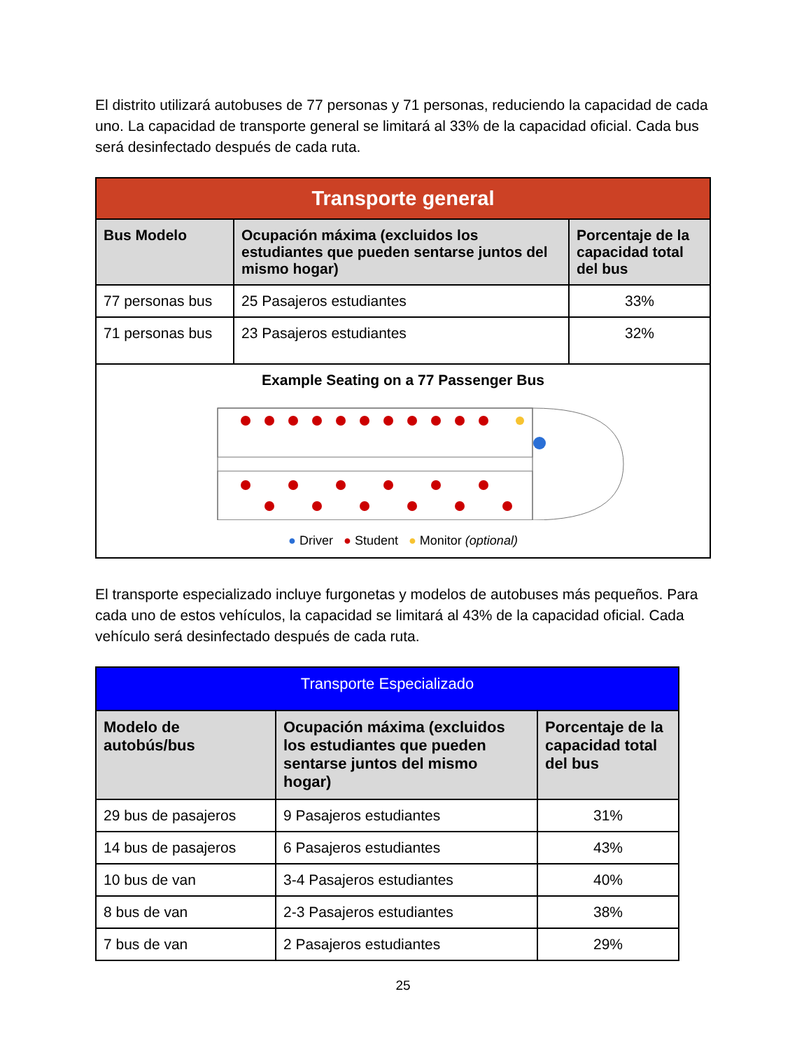El distrito utilizará autobuses de 77 personas y 71 personas, reduciendo la capacidad de cada uno. La capacidad de transporte general se limitará al 33% de la capacidad oficial. Cada bus será desinfectado después de cada ruta.
| Transporte general | | |
| Bus Modelo | Ocupación máxima (excluidos los estudiantes que pueden sentarse juntos del mismo hogar) | Porcentaje de la capacidad total del bus |
| 77 personas bus | 25 Pasajeros estudiantes | 33% |
| 71 personas bus | 23 Pasajeros estudiantes | 32% |
| Example Seating on a 77 Passenger Bus ● Driver ● Student ● Monitor (optional) | | |
El transporte especializado incluye furgonetas y modelos de autobuses más pequeños. Para cada uno de estos vehículos, la capacidad se limitará al 43% de la capacidad oficial. Cada vehículo será desinfectado después de cada ruta.
| Transporte Especializado | | |
| Modelo de autobús/bus | Ocupación máxima (excluidos los estudiantes que pueden sentarse juntos del mismo hogar) | Porcentaje de la capacidad total del bus |
| 29 bus de pasajeros | 9 Pasajeros estudiantes | 31% |
| 14 bus de pasajeros | 6 Pasajeros estudiantes | 43% |
| 10 bus de van | 3-4 Pasajeros estudiantes | 40% |
| 8 bus de van | 2-3 Pasajeros estudiantes | 38% |
| 7 bus de van | 2 Pasajeros estudiantes | 29% |
25